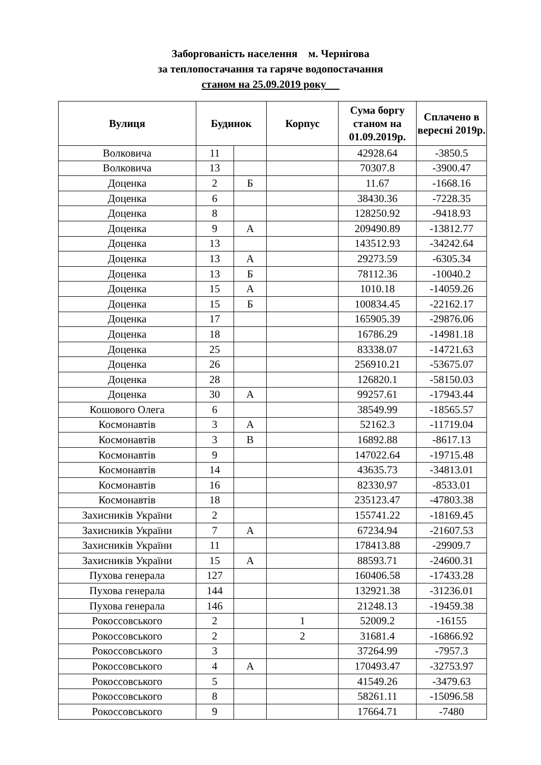Заборгованість населення м. Чернігова
за теплопостачання та гаряче водопостачання
станом на 25.09.2019 року
| Вулиця | Будинок | | Корпус | Сума боргу станом на 01.09.2019р. | Сплачено в вересні 2019р. |
| --- | --- | --- | --- | --- | --- |
| Волковича | 11 | | | 42928.64 | -3850.5 |
| Волковича | 13 | | | 70307.8 | -3900.47 |
| Доценка | 2 | Б | | 11.67 | -1668.16 |
| Доценка | 6 | | | 38430.36 | -7228.35 |
| Доценка | 8 | | | 128250.92 | -9418.93 |
| Доценка | 9 | А | | 209490.89 | -13812.77 |
| Доценка | 13 | | | 143512.93 | -34242.64 |
| Доценка | 13 | А | | 29273.59 | -6305.34 |
| Доценка | 13 | Б | | 78112.36 | -10040.2 |
| Доценка | 15 | А | | 1010.18 | -14059.26 |
| Доценка | 15 | Б | | 100834.45 | -22162.17 |
| Доценка | 17 | | | 165905.39 | -29876.06 |
| Доценка | 18 | | | 16786.29 | -14981.18 |
| Доценка | 25 | | | 83338.07 | -14721.63 |
| Доценка | 26 | | | 256910.21 | -53675.07 |
| Доценка | 28 | | | 126820.1 | -58150.03 |
| Доценка | 30 | А | | 99257.61 | -17943.44 |
| Кошового Олега | 6 | | | 38549.99 | -18565.57 |
| Космонавтів | 3 | А | | 52162.3 | -11719.04 |
| Космонавтів | 3 | В | | 16892.88 | -8617.13 |
| Космонавтів | 9 | | | 147022.64 | -19715.48 |
| Космонавтів | 14 | | | 43635.73 | -34813.01 |
| Космонавтів | 16 | | | 82330.97 | -8533.01 |
| Космонавтів | 18 | | | 235123.47 | -47803.38 |
| Захисників України | 2 | | | 155741.22 | -18169.45 |
| Захисників України | 7 | А | | 67234.94 | -21607.53 |
| Захисників України | 11 | | | 178413.88 | -29909.7 |
| Захисників України | 15 | А | | 88593.71 | -24600.31 |
| Пухова генерала | 127 | | | 160406.58 | -17433.28 |
| Пухова генерала | 144 | | | 132921.38 | -31236.01 |
| Пухова генерала | 146 | | | 21248.13 | -19459.38 |
| Рокоссовського | 2 | | 1 | 52009.2 | -16155 |
| Рокоссовського | 2 | | 2 | 31681.4 | -16866.92 |
| Рокоссовського | 3 | | | 37264.99 | -7957.3 |
| Рокоссовського | 4 | А | | 170493.47 | -32753.97 |
| Рокоссовського | 5 | | | 41549.26 | -3479.63 |
| Рокоссовського | 8 | | | 58261.11 | -15096.58 |
| Рокоссовського | 9 | | | 17664.71 | -7480 |